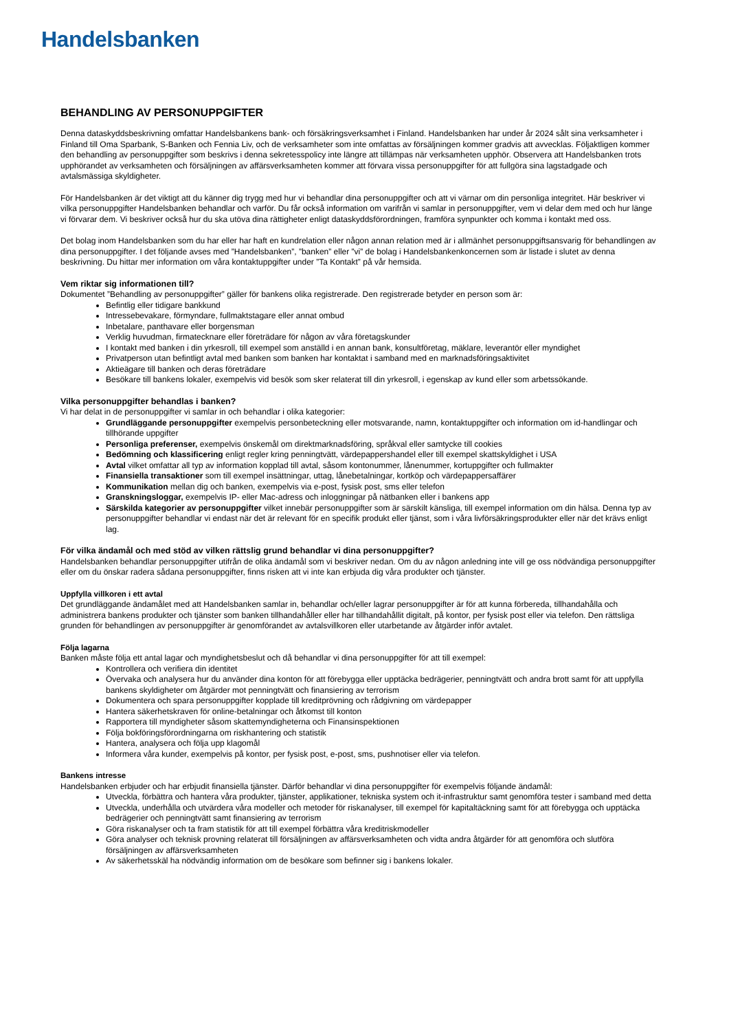Handelsbanken
BEHANDLING AV PERSONUPPGIFTER
Denna dataskyddsbeskrivning omfattar Handelsbankens bank- och försäkringsverksamhet i Finland. Handelsbanken har under år 2024 sålt sina verksamheter i Finland till Oma Sparbank, S-Banken och Fennia Liv, och de verksamheter som inte omfattas av försäljningen kommer gradvis att avvecklas. Följaktligen kommer den behandling av personuppgifter som beskrivs i denna sekretesspolicy inte längre att tillämpas när verksamheten upphör. Observera att Handelsbanken trots upphörandet av verksamheten och försäljningen av affärsverksamheten kommer att förvara vissa personuppgifter för att fullgöra sina lagstadgade och avtalsmässiga skyldigheter.
För Handelsbanken är det viktigt att du känner dig trygg med hur vi behandlar dina personuppgifter och att vi värnar om din personliga integritet. Här beskriver vi vilka personuppgifter Handelsbanken behandlar och varför. Du får också information om varifrån vi samlar in personuppgifter, vem vi delar dem med och hur länge vi förvarar dem. Vi beskriver också hur du ska utöva dina rättigheter enligt dataskyddsförordningen, framföra synpunkter och komma i kontakt med oss.
Det bolag inom Handelsbanken som du har eller har haft en kundrelation eller någon annan relation med är i allmänhet personuppgiftsansvarig för behandlingen av dina personuppgifter. I det följande avses med ”Handelsbanken”, ”banken” eller ”vi” de bolag i Handelsbankenkoncernen som är listade i slutet av denna beskrivning. Du hittar mer information om våra kontaktuppgifter under ”Ta Kontakt” på vår hemsida.
Vem riktar sig informationen till?
Dokumentet ”Behandling av personuppgifter” gäller för bankens olika registrerade. Den registrerade betyder en person som är:
Befintlig eller tidigare bankkund
Intressebevakare, förmyndare, fullmaktstagare eller annat ombud
Inbetalare, panthavare eller borgensman
Verklig huvudman, firmatecknare eller företrädare för någon av våra företagskunder
I kontakt med banken i din yrkesroll, till exempel som anställd i en annan bank, konsultföretag, mäklare, leverantör eller myndighet
Privatperson utan befintligt avtal med banken som banken har kontaktat i samband med en marknadsföringsaktivitet
Aktieägare till banken och deras företrädare
Besökare till bankens lokaler, exempelvis vid besök som sker relaterat till din yrkesroll, i egenskap av kund eller som arbetssökande.
Vilka personuppgifter behandlas i banken?
Vi har delat in de personuppgifter vi samlar in och behandlar i olika kategorier:
Grundläggande personuppgifter exempelvis personbeteckning eller motsvarande, namn, kontaktuppgifter och information om id-handlingar och tillhörande uppgifter
Personliga preferenser, exempelvis önskemål om direktmarknadsföring, språkval eller samtycke till cookies
Bedömning och klassificering enligt regler kring penningtvätt, värdepappershandel eller till exempel skattskyldighet i USA
Avtal vilket omfattar all typ av information kopplad till avtal, såsom kontonummer, lånenummer, kortuppgifter och fullmakter
Finansiella transaktioner som till exempel insättningar, uttag, lånebetalningar, kortköp och värdepappersaffärer
Kommunikation mellan dig och banken, exempelvis via e-post, fysisk post, sms eller telefon
Granskningsloggar, exempelvis IP- eller Mac-adress och inloggningar på nätbanken eller i bankens app
Särskilda kategorier av personuppgifter vilket innebär personuppgifter som är särskilt känsliga, till exempel information om din hälsa. Denna typ av personuppgifter behandlar vi endast när det är relevant för en specifik produkt eller tjänst, som i våra livförsäkringsprodukter eller när det krävs enligt lag.
För vilka ändamål och med stöd av vilken rättslig grund behandlar vi dina personuppgifter?
Handelsbanken behandlar personuppgifter utifrån de olika ändamål som vi beskriver nedan. Om du av någon anledning inte vill ge oss nödvändiga personuppgifter eller om du önskar radera sådana personuppgifter, finns risken att vi inte kan erbjuda dig våra produkter och tjänster.
Uppfylla villkoren i ett avtal
Det grundläggande ändamålet med att Handelsbanken samlar in, behandlar och/eller lagrar personuppgifter är för att kunna förbereda, tillhandahålla och administrera bankens produkter och tjänster som banken tillhandahåller eller har tillhandahållit digitalt, på kontor, per fysisk post eller via telefon. Den rättsliga grunden för behandlingen av personuppgifter är genomförandet av avtalsvillkoren eller utarbetande av åtgärder inför avtalet.
Följa lagarna
Banken måste följa ett antal lagar och myndighetsbeslut och då behandlar vi dina personuppgifter för att till exempel:
Kontrollera och verifiera din identitet
Övervaka och analysera hur du använder dina konton för att förebygga eller upptäcka bedrägerier, penningtvätt och andra brott samt för att uppfylla bankens skyldigheter om åtgärder mot penningtvätt och finansiering av terrorism
Dokumentera och spara personuppgifter kopplade till kreditprövning och rådgivning om värdepapper
Hantera säkerhetskraven för online-betalningar och åtkomst till konton
Rapportera till myndigheter såsom skattemyndigheterna och Finansinspektionen
Följa bokföringsförordningarna om riskhantering och statistik
Hantera, analysera och följa upp klagomål
Informera våra kunder, exempelvis på kontor, per fysisk post, e-post, sms, pushnotiser eller via telefon.
Bankens intresse
Handelsbanken erbjuder och har erbjudit finansiella tjänster. Därför behandlar vi dina personuppgifter för exempelvis följande ändamål:
Utveckla, förbättra och hantera våra produkter, tjänster, applikationer, tekniska system och it-infrastruktur samt genomföra tester i samband med detta
Utveckla, underhålla och utvärdera våra modeller och metoder för riskanalyser, till exempel för kapitaltäckning samt för att förebygga och upptäcka bedrägerier och penningtvätt samt finansiering av terrorism
Göra riskanalyser och ta fram statistik för att till exempel förbättra våra kreditriskmodeller
Göra analyser och teknisk provning relaterat till försäljningen av affärsverksamheten och vidta andra åtgärder för att genomföra och slutföra försäljningen av affärsverksamheten
Av säkerhetsskäl ha nödvändig information om de besökare som befinner sig i bankens lokaler.